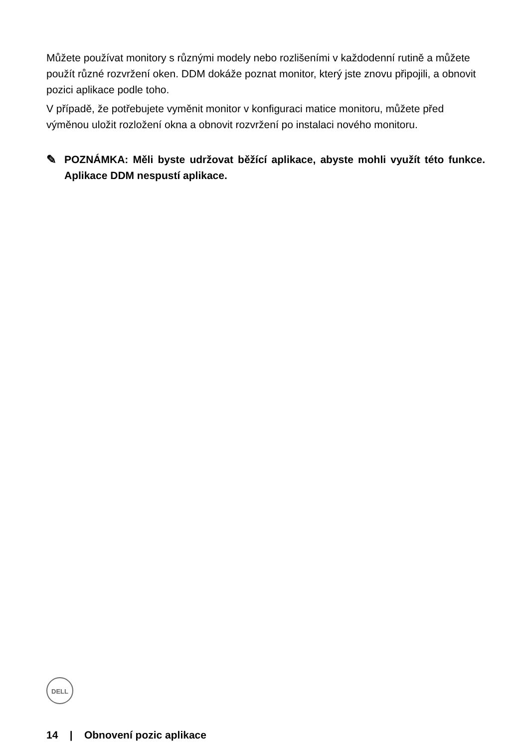Můžete používat monitory s různými modely nebo rozlišeními v každodenní rutině a můžete použít různé rozvržení oken. DDM dokáže poznat monitor, který jste znovu připojili, a obnovit pozici aplikace podle toho.
V případě, že potřebujete vyměnit monitor v konfiguraci matice monitoru, můžete před výměnou uložit rozložení okna a obnovit rozvržení po instalaci nového monitoru.
✎ POZNÁMKA: Měli byste udržovat běžící aplikace, abyste mohli využít této funkce. Aplikace DDM nespustí aplikace.
DELL
14 | Obnovení pozic aplikace